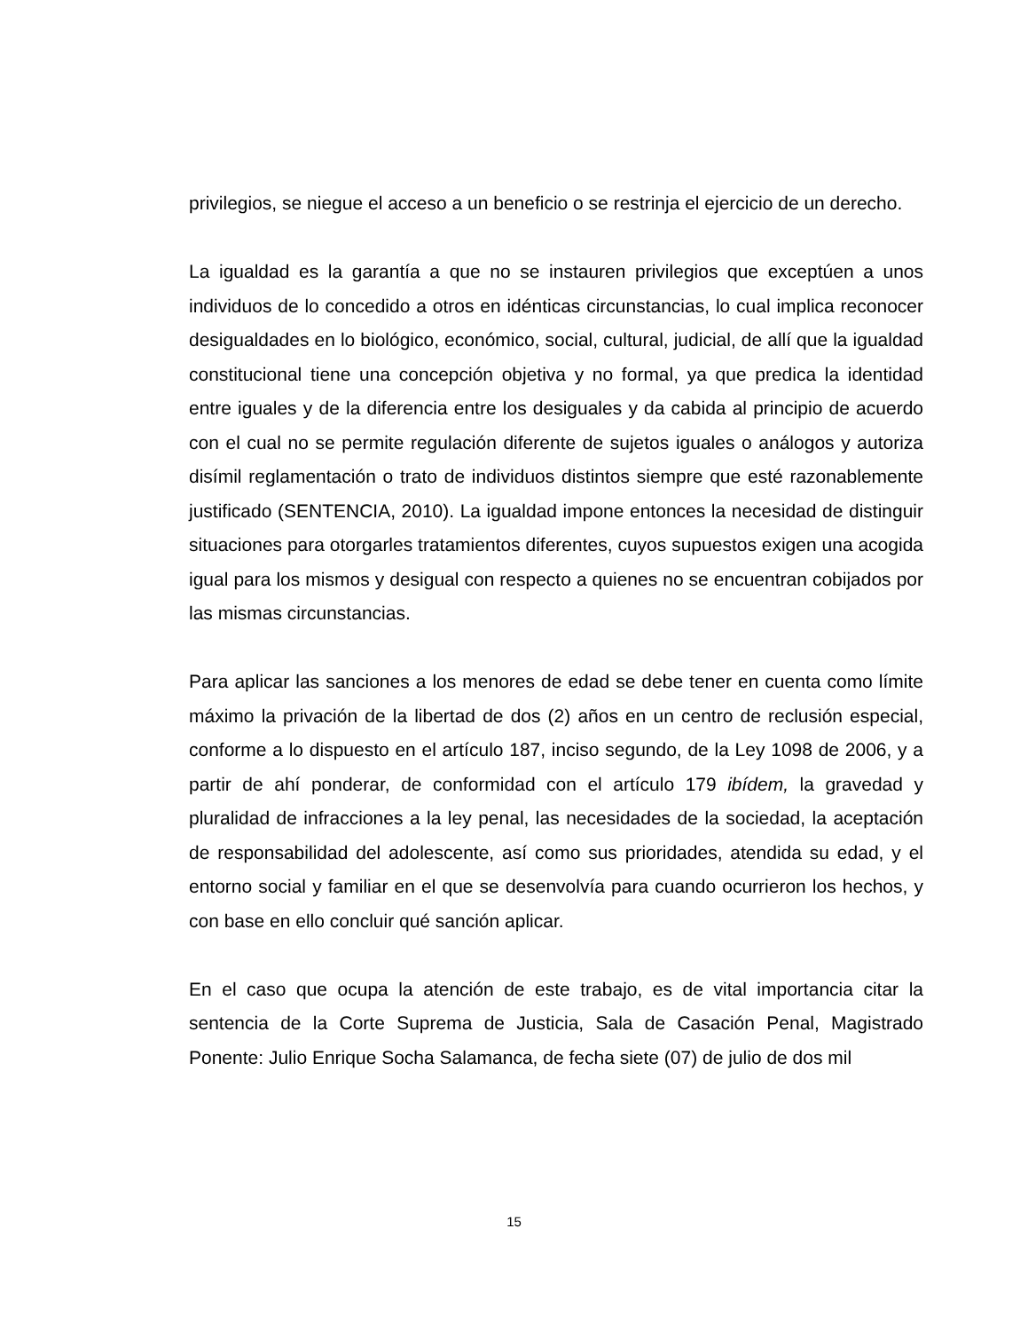privilegios, se niegue el acceso a un beneficio o se restrinja el ejercicio de un derecho.
La igualdad es la garantía a que no se instauren privilegios que exceptúen a unos individuos de lo concedido a otros en idénticas circunstancias, lo cual implica reconocer desigualdades en lo biológico, económico, social, cultural, judicial, de allí que la igualdad constitucional tiene una concepción objetiva y no formal, ya que predica la identidad entre iguales y de la diferencia entre los desiguales y da cabida al principio de acuerdo con el cual no se permite regulación diferente de sujetos iguales o análogos y autoriza disímil reglamentación o trato de individuos distintos siempre que esté razonablemente justificado (SENTENCIA, 2010). La igualdad impone entonces la necesidad de distinguir situaciones para otorgarles tratamientos diferentes, cuyos supuestos exigen una acogida igual para los mismos y desigual con respecto a quienes no se encuentran cobijados por las mismas circunstancias.
Para aplicar las sanciones a los menores de edad se debe tener en cuenta como límite máximo la privación de la libertad de dos (2) años en un centro de reclusión especial, conforme a lo dispuesto en el artículo 187, inciso segundo, de la Ley 1098 de 2006, y a partir de ahí ponderar, de conformidad con el artículo 179 ibídem, la gravedad y pluralidad de infracciones a la ley penal, las necesidades de la sociedad, la aceptación de responsabilidad del adolescente, así como sus prioridades, atendida su edad, y el entorno social y familiar en el que se desenvolvía para cuando ocurrieron los hechos, y con base en ello concluir qué sanción aplicar.
En el caso que ocupa la atención de este trabajo, es de vital importancia citar la sentencia de la Corte Suprema de Justicia, Sala de Casación Penal, Magistrado Ponente: Julio Enrique Socha Salamanca, de fecha siete (07) de julio de dos mil
15